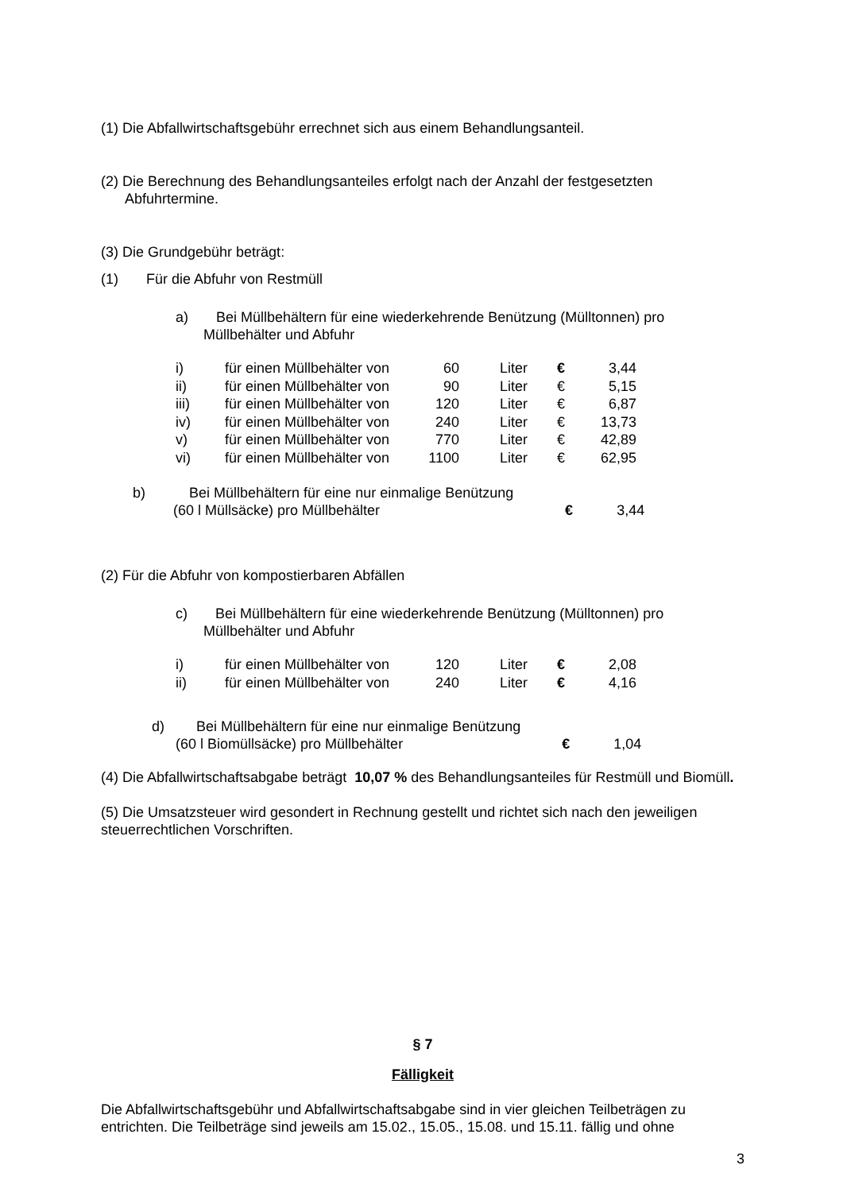(1) Die Abfallwirtschaftsgebühr errechnet sich aus einem Behandlungsanteil.
(2) Die Berechnung des Behandlungsanteiles erfolgt nach der Anzahl der festgesetzten Abfuhrtermine.
(3) Die Grundgebühr beträgt:
(1) Für die Abfuhr von Restmüll
a) Bei Müllbehältern für eine wiederkehrende Benützung (Mülltonnen) pro
Müllbehälter und Abfuhr
| i) | für einen Müllbehälter von | 60 | Liter | € | 3,44 |
| ii) | für einen Müllbehälter von | 90 | Liter | € | 5,15 |
| iii) | für einen Müllbehälter von | 120 | Liter | € | 6,87 |
| iv) | für einen Müllbehälter von | 240 | Liter | € | 13,73 |
| v) | für einen Müllbehälter von | 770 | Liter | € | 42,89 |
| vi) | für einen Müllbehälter von | 1100 | Liter | € | 62,95 |
b) Bei Müllbehältern für eine nur einmalige Benützung
(60 l Müllsäcke) pro Müllbehälter € 3,44
(2) Für die Abfuhr von kompostierbaren Abfällen
c) Bei Müllbehältern für eine wiederkehrende Benützung (Mülltonnen) pro
Müllbehälter und Abfuhr
| i) | für einen Müllbehälter von | 120 | Liter | € | 2,08 |
| ii) | für einen Müllbehälter von | 240 | Liter | € | 4,16 |
d) Bei Müllbehältern für eine nur einmalige Benützung
(60 l Biomüllsäcke) pro Müllbehälter € 1,04
(4) Die Abfallwirtschaftsabgabe beträgt 10,07 % des Behandlungsanteiles für Restmüll und Biomüll.
(5) Die Umsatzsteuer wird gesondert in Rechnung gestellt und richtet sich nach den jeweiligen steuerrechtlichen Vorschriften.
§ 7
Fälligkeit
Die Abfallwirtschaftsgebühr und Abfallwirtschaftsabgabe sind in vier gleichen Teilbeträgen zu entrichten. Die Teilbeträge sind jeweils am 15.02., 15.05., 15.08. und 15.11. fällig und ohne
3